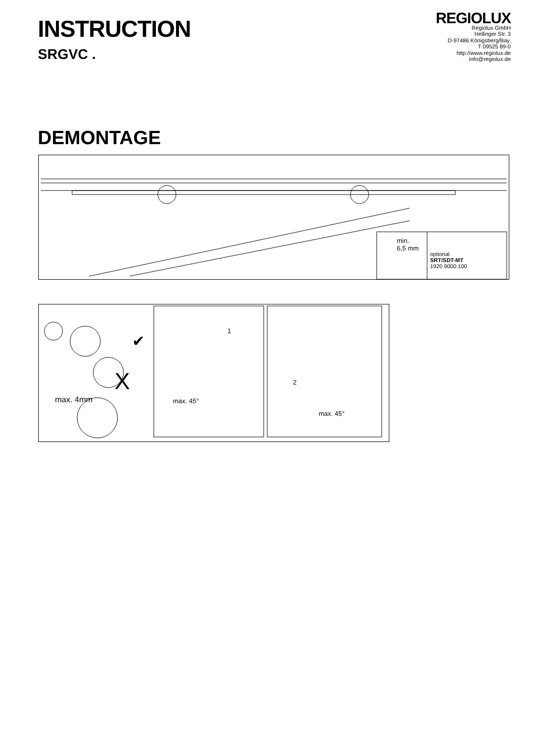INSTRUCTION
SRGVC .
REGIOLUX
Regiolux GmbH
Hellinger Str. 3
D-97486 Königsberg/Bay.
T 09525 89-0
http://www.regiolux.de
info@regiolux.de
DEMONTAGE
min.
6,5 mm
optional
SRT/SDT-MT
1920 9000 100
✔
X
max. 4mm
1
max. 45°
2
max. 45°